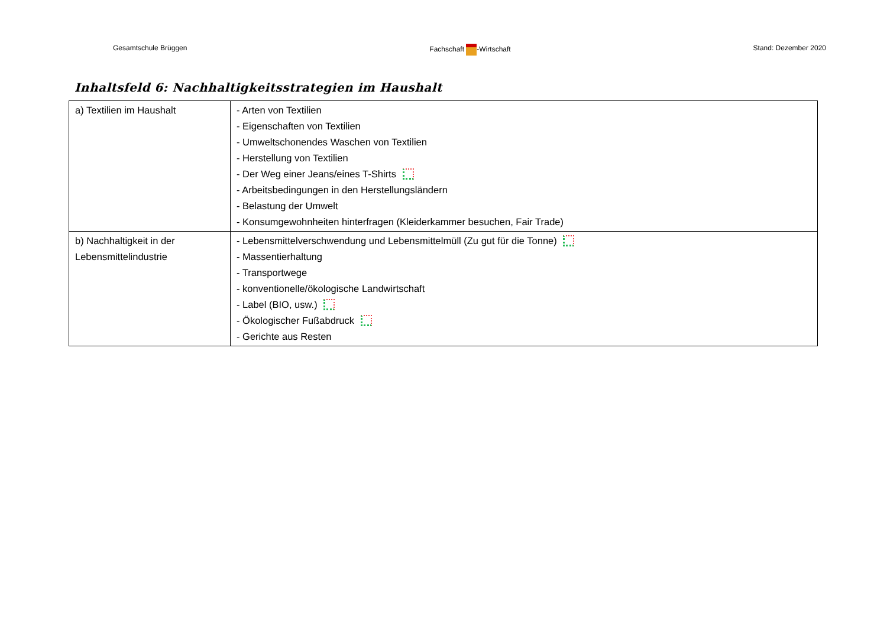Gesamtschule Brüggen Fachschaft -Wirtschaft Stand: Dezember 2020
Inhaltsfeld 6: Nachhaltigkeitsstrategien im Haushalt
| a) Textilien im Haushalt | - Arten von Textilien - Eigenschaften von Textilien - Umweltschonendes Waschen von Textilien - Herstellung von Textilien - Der Weg einer Jeans/eines T-Shirts - Arbeitsbedingungen in den Herstellungsländern - Belastung der Umwelt - Konsumgewohnheiten hinterfragen (Kleiderkammer besuchen, Fair Trade) |
| b) Nachhaltigkeit in der Lebensmittelindustrie | - Lebensmittelverschwendung und Lebensmittelmüll (Zu gut für die Tonne) - Massentierhaltung - Transportwege - konventionelle/ökologische Landwirtschaft - Label (BIO, usw.) - Ökologischer Fußabdruck - Gerichte aus Resten |